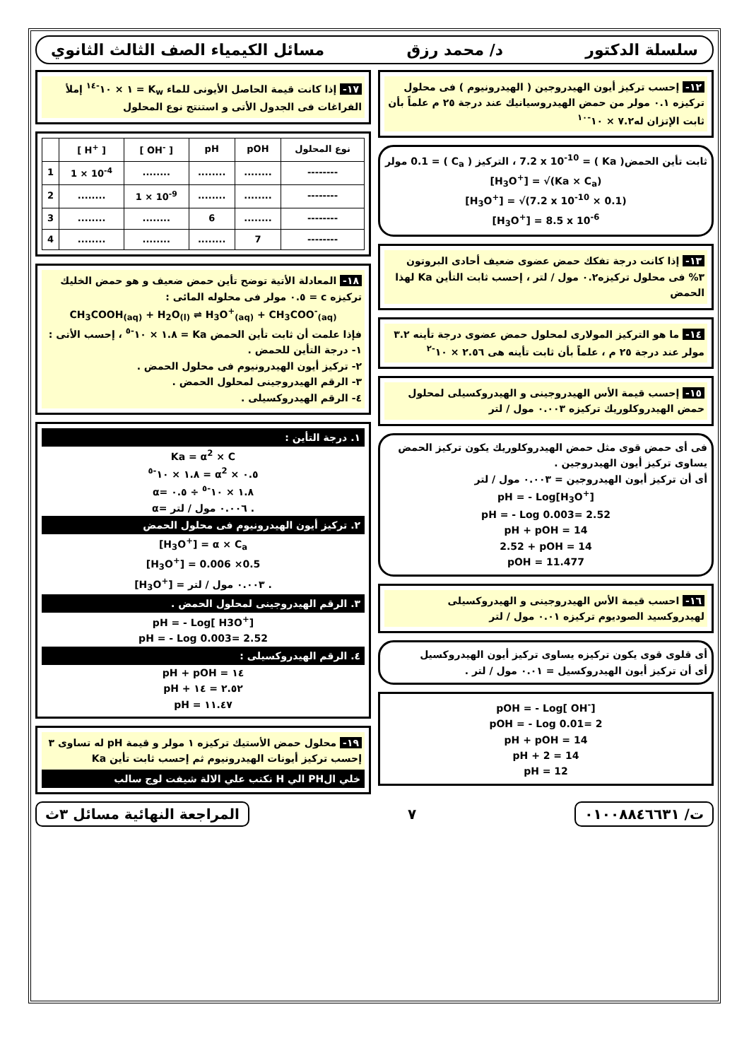سلسلة الدكتور د/ محمد رزق مسائل الكيمياء الصف الثالث الثانوي
١٢- إحسب تركيز أيون الهيدروجين ( الهيدرونيوم ) فى محلول تركيزه ٠.١ مولر من حمض الهيدروسيانيك عند درجة ٢٥ م علماً بأن ثابت الإتزان له٧.٢ × ١٠<sup>-١٠</sup>
ثابت تأين الحمض( Ka ) = 7.2 x 10<sup>-10</sup> ، التركيز ( C<sub>a</sub> ) = 0.1 مولر
[H<sub>3</sub>O<sup>+</sup>] = √(Ka × C<sub>a</sub>)
[H<sub>3</sub>O<sup>+</sup>] = √(7.2 x 10<sup>-10</sup> × 0.1)
[H<sub>3</sub>O<sup>+</sup>] = 8.5 x 10<sup>-6</sup>
١٣- إذا كانت درجة تفكك حمض عضوى ضعيف أحادى البروتون ٣% فى محلول تركيزه٠.٢ مول / لتر ، إحسب ثابت التأين Ka لهذا الحمض
١٤- ما هو التركيز المولارى لمحلول حمض عضوى درجة تأينه ٣.٢ مولر عند درجة ٢٥ م ، علماً بأن ثابت تأينه هى ٢.٥٦ × ١٠<sup>-٢</sup>
١٥- إحسب قيمة الأس الهيدروجينى و الهيدروكسيلى لمحلول حمض الهيدروكلوريك تركيزه ٠.٠٠٣ مول / لتر
فى أى حمض قوى مثل حمض الهيدروكلوريك يكون تركيز الحمض يساوى تركيز أيون الهيدروجين .
أى أن تركيز أيون الهيدروجين = ٠.٠٠٣ مول / لتر
pH = - Log[H<sub>3</sub>O<sup>+</sup>]
pH = - Log 0.003= 2.52
pH + pOH = 14
2.52 + pOH = 14
pOH = 11.477
١٦- احسب قيمة الأس الهيدروجينى و الهيدروكسيلى لهيدروكسيد الصوديوم تركيزه ٠.٠١ مول / لتر
أى قلوى قوى يكون تركيزه يساوى تركيز أيون الهيدروكسيل
أى أن تركيز أيون الهيدروكسيل = ٠.٠١ مول / لتر .
pOH = - Log[ OH<sup>-</sup>]
pOH = - Log 0.01= 2
pH + pOH = 14
pH + 2 = 14
pH = 12
١٧- إذا كانت قيمة الحاصل الأيونى للماء K<sub>w</sub> = ١ × ١٠<sup>-١٤</sup> إملأ الفراغات فى الجدول الأتى و استنتج نوع المحلول
| | [ H<sup>+</sup> ] | [ OH<sup>-</sup> ] | pH | pOH | نوع المحلول |
| --- | --- | --- | --- | --- | --- |
| 1 | 1 × 10<sup>-4</sup> | ........ | ........ | ........ | -------- |
| 2 | ........ | 1 × 10<sup>-9</sup> | ........ | ........ | -------- |
| 3 | ........ | ........ | 6 | ........ | -------- |
| 4 | ........ | ........ | ........ | 7 | -------- |
١٨- المعادلة الأتية توضح تأين حمض ضعيف و هو حمض الخليك تركيزه c = ٠.٥ مولر فى محلوله المائى :
CH<sub>3</sub>COOH<sub>(aq)</sub> + H<sub>2</sub>O<sub>(l)</sub> ⇌ H<sub>3</sub>O<sup>+</sup><sub>(aq)</sub> + CH<sub>3</sub>COO<sup>-</sup><sub>(aq)</sub>
فإذا علمت أن ثابت تأين الحمض Ka = ١.٨ × ١٠<sup>-٥</sup> ، إحسب الأتى :
١- درجة التأين للحمض .
٢- تركيز أيون الهيدرونيوم فى محلول الحمض .
٣- الرقم الهيدروجينى لمحلول الحمض .
٤- الرقم الهيدروكسيلى .
١. درجة التأين :
Ka = α<sup>2</sup> × C
١.٨ × ١٠<sup>-٥</sup> = α<sup>2</sup> × ٠.٥
α= ١.٨ × ١٠<sup>-٥</sup> ÷ ٠.٥
α= ٠.٠٠٦ مول / لتر .
٢. تركيز أيون الهيدرونيوم فى محلول الحمض
[H<sub>3</sub>O<sup>+</sup>] = α × C<sub>a</sub>
[H<sub>3</sub>O<sup>+</sup>] = 0.006 ×0.5
[H<sub>3</sub>O<sup>+</sup>] = ٠.٠٠٣ مول / لتر .
٣. الرقم الهيدروجينى لمحلول الحمض .
pH = - Log[ H3O<sup>+</sup>]
pH = - Log 0.003= 2.52
٤. الرقم الهيدروكسيلى :
pH + pOH = ١٤
pH + ٢.٥٢ = ١٤
pH = ١١.٤٧
١٩- محلول حمض الأستيك تركيزه ١ مولر و قيمة pH له تساوى ٣ إحسب تركيز أيونات الهيدرونيوم ثم إحسب ثابت تأين Ka
خلي الPH الي H نكتب علي الالة شيفت لوج سالب
ت/ ٠١٠٠٨٨٤٦٦٣١
٧
المراجعة النهائية مسائل ٣ث